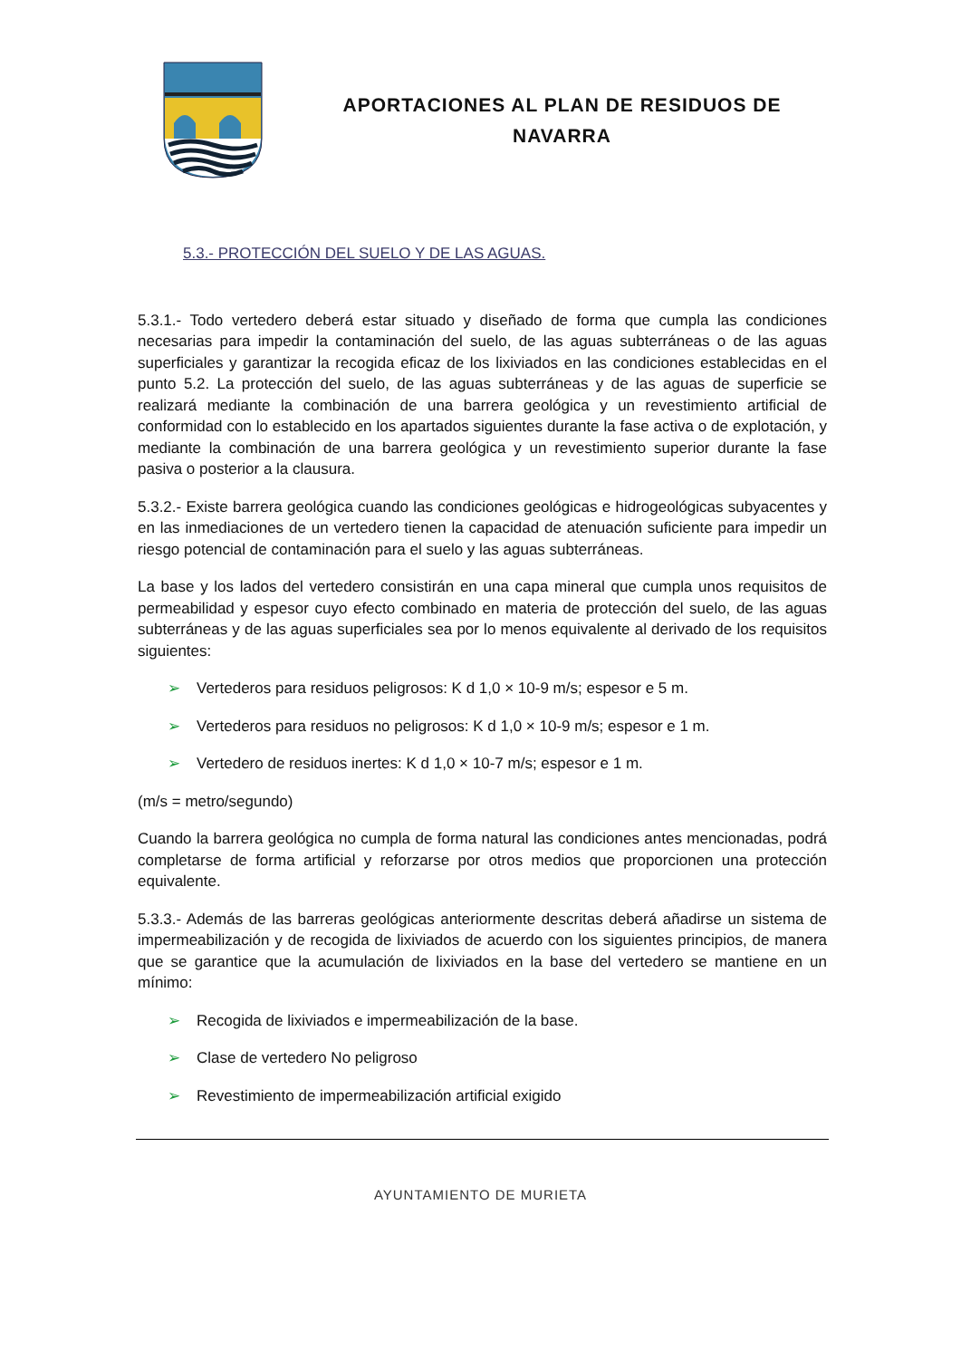APORTACIONES AL PLAN DE RESIDUOS DE NAVARRA
5.3.- PROTECCIÓN DEL SUELO Y DE LAS AGUAS.
5.3.1.- Todo vertedero deberá estar situado y diseñado de forma que cumpla las condiciones necesarias para impedir la contaminación del suelo, de las aguas subterráneas o de las aguas superficiales y garantizar la recogida eficaz de los lixiviados en las condiciones establecidas en el punto 5.2. La protección del suelo, de las aguas subterráneas y de las aguas de superficie se realizará mediante la combinación de una barrera geológica y un revestimiento artificial de conformidad con lo establecido en los apartados siguientes durante la fase activa o de explotación, y mediante la combinación de una barrera geológica y un revestimiento superior durante la fase pasiva o posterior a la clausura.
5.3.2.- Existe barrera geológica cuando las condiciones geológicas e hidrogeológicas subyacentes y en las inmediaciones de un vertedero tienen la capacidad de atenuación suficiente para impedir un riesgo potencial de contaminación para el suelo y las aguas subterráneas.
La base y los lados del vertedero consistirán en una capa mineral que cumpla unos requisitos de permeabilidad y espesor cuyo efecto combinado en materia de protección del suelo, de las aguas subterráneas y de las aguas superficiales sea por lo menos equivalente al derivado de los requisitos siguientes:
➢ Vertederos para residuos peligrosos: K d 1,0 × 10-9 m/s; espesor e 5 m.
➢ Vertederos para residuos no peligrosos: K d 1,0 × 10-9 m/s; espesor e 1 m.
➢ Vertedero de residuos inertes: K d 1,0 × 10-7 m/s; espesor e 1 m.
(m/s = metro/segundo)
Cuando la barrera geológica no cumpla de forma natural las condiciones antes mencionadas, podrá completarse de forma artificial y reforzarse por otros medios que proporcionen una protección equivalente.
5.3.3.- Además de las barreras geológicas anteriormente descritas deberá añadirse un sistema de impermeabilización y de recogida de lixiviados de acuerdo con los siguientes principios, de manera que se garantice que la acumulación de lixiviados en la base del vertedero se mantiene en un mínimo:
➢ Recogida de lixiviados e impermeabilización de la base.
➢ Clase de vertedero No peligroso
➢ Revestimiento de impermeabilización artificial exigido
AYUNTAMIENTO DE MURIETA